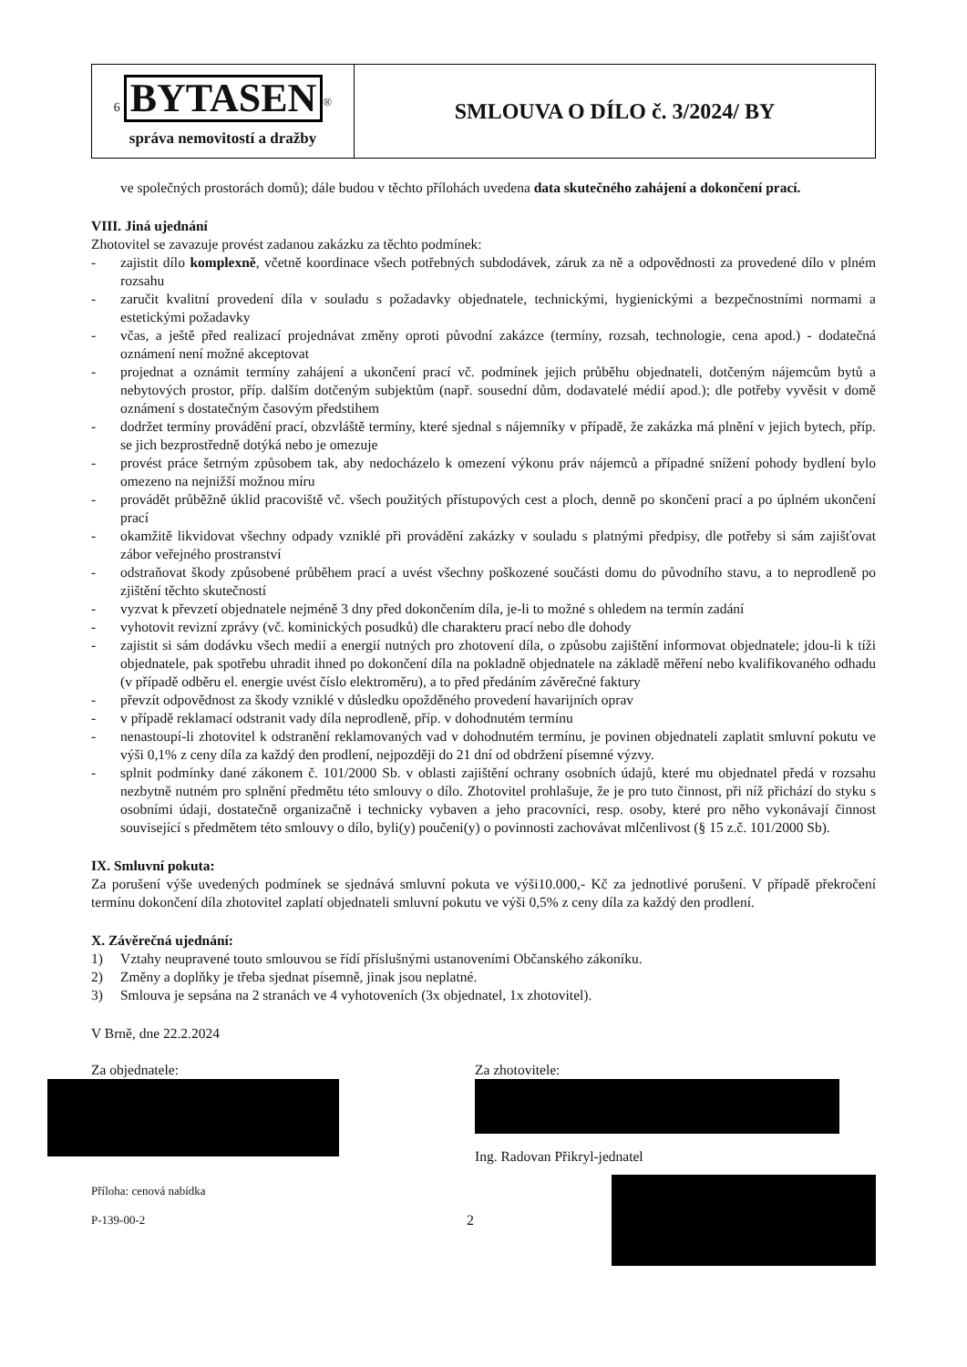| 6 BYTASEN<sup>®</sup> správa nemovitostí a dražby | SMLOUVA O DÍLO č. 3/2024/ BY |
ve společných prostorách domů); dále budou v těchto přílohách uvedena data skutečného zahájení a dokončení prací.
VIII. Jiná ujednání
Zhotovitel se zavazuje provést zadanou zakázku za těchto podmínek:
- zajistit dílo komplexně, včetně koordinace všech potřebných subdodávek, záruk za ně a odpovědnosti za provedené dílo v plném rozsahu
- zaručit kvalitní provedení díla v souladu s požadavky objednatele, technickými, hygienickými a bezpečnostními normami a estetickými požadavky
- včas, a ještě před realizací projednávat změny oproti původní zakázce (termíny, rozsah, technologie, cena apod.) - dodatečná oznámení není možné akceptovat
- projednat a oznámit termíny zahájení a ukončení prací vč. podmínek jejich průběhu objednateli, dotčeným nájemcům bytů a nebytových prostor, příp. dalším dotčeným subjektům (např. sousední dům, dodavatelé médií apod.); dle potřeby vyvěsit v domě oznámení s dostatečným časovým předstihem
- dodržet termíny provádění prací, obzvláště termíny, které sjednal s nájemníky v případě, že zakázka má plnění v jejich bytech, příp. se jich bezprostředně dotýká nebo je omezuje
- provést práce šetrným způsobem tak, aby nedocházelo k omezení výkonu práv nájemců a případné snížení pohody bydlení bylo omezeno na nejnižší možnou míru
- provádět průběžně úklid pracoviště vč. všech použitých přístupových cest a ploch, denně po skončení prací a po úplném ukončení prací
- okamžitě likvidovat všechny odpady vzniklé při provádění zakázky v souladu s platnými předpisy, dle potřeby si sám zajišťovat zábor veřejného prostranství
- odstraňovat škody způsobené průběhem prací a uvést všechny poškozené součásti domu do původního stavu, a to neprodleně po zjištění těchto skutečností
- vyzvat k převzetí objednatele nejméně 3 dny před dokončením díla, je-li to možné s ohledem na termín zadání
- vyhotovit revizní zprávy (vč. kominických posudků) dle charakteru prací nebo dle dohody
- zajistit si sám dodávku všech medií a energií nutných pro zhotovení díla, o způsobu zajištění informovat objednatele; jdou-li k tíži objednatele, pak spotřebu uhradit ihned po dokončení díla na pokladně objednatele na základě měření nebo kvalifikovaného odhadu (v případě odběru el. energie uvést číslo elektroměru), a to před předáním závěrečné faktury
- převzít odpovědnost za škody vzniklé v důsledku opožděného provedení havarijních oprav
- v případě reklamací odstranit vady díla neprodleně, příp. v dohodnutém termínu
- nenastoupí-li zhotovitel k odstranění reklamovaných vad v dohodnutém termínu, je povinen objednateli zaplatit smluvní pokutu ve výši 0,1% z ceny díla za každý den prodlení, nejpozději do 21 dní od obdržení písemné výzvy.
- splnit podmínky dané zákonem č. 101/2000 Sb. v oblasti zajištění ochrany osobních údajů, které mu objednatel předá v rozsahu nezbytně nutném pro splnění předmětu této smlouvy o dílo. Zhotovitel prohlašuje, že je pro tuto činnost, při níž přichází do styku s osobními údaji, dostatečně organizačně i technicky vybaven a jeho pracovníci, resp. osoby, které pro něho vykonávají činnost související s předmětem této smlouvy o dílo, byli(y) poučeni(y) o povinnosti zachovávat mlčenlivost (§ 15 z.č. 101/2000 Sb).
IX. Smluvní pokuta:
Za porušení výše uvedených podmínek se sjednává smluvní pokuta ve výši10.000,- Kč za jednotlivé porušení. V případě překročení termínu dokončení díla zhotovitel zaplatí objednateli smluvní pokutu ve výši 0,5% z ceny díla za každý den prodlení.
X. Závěrečná ujednání:
1) Vztahy neupravené touto smlouvou se řídí příslušnými ustanoveními Občanského zákoníku.
2) Změny a doplňky je třeba sjednat písemně, jinak jsou neplatné.
3) Smlouva je sepsána na 2 stranách ve 4 vyhotoveních (3x objednatel, 1x zhotovitel).
V Brně, dne 22.2.2024
Za objednatele:
Příloha: cenová nabídka
Za zhotovitele:
Ing. Radovan Přikryl-jednatel
P-139-00-2 2